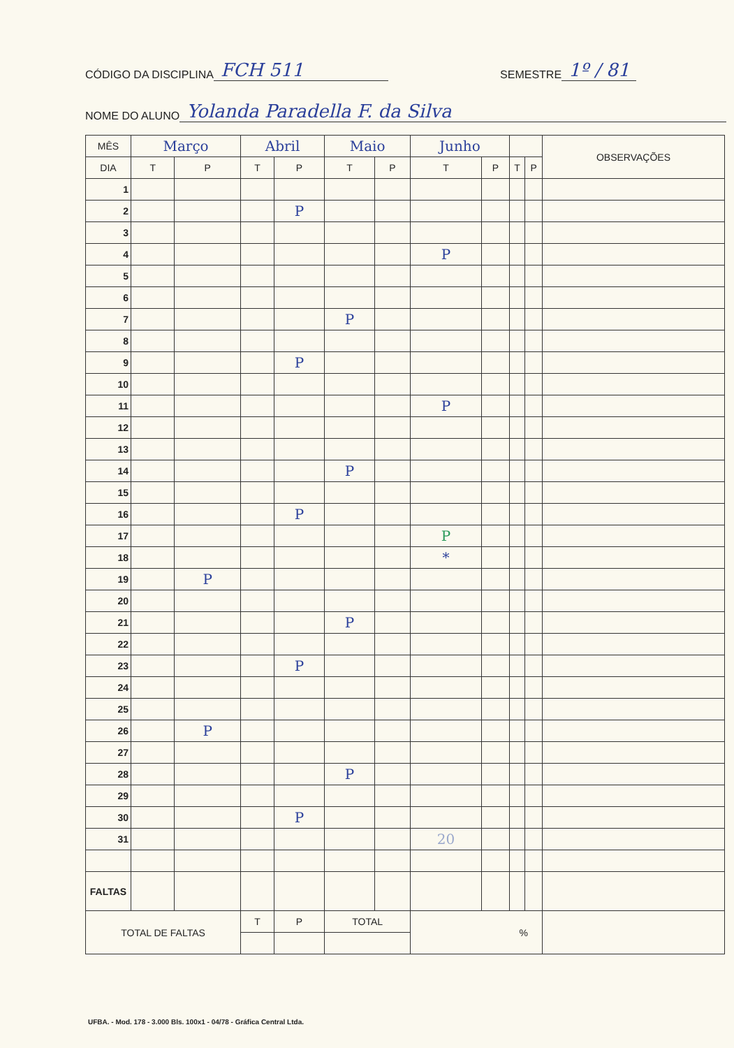CÓDIGO DA DISCIPLINA FCH 511 SEMESTRE 1º / 81
NOME DO ALUNO Yolanda Paradella F. da Silva
| MÊS | Março | | Abril | | Maio | | Junho | | | | OBSERVAÇÕES |
| --- | --- | --- | --- | --- | --- | --- | --- | --- | --- | --- | --- |
| DIA | T | P | T | P | T | P | T | P | T | P | |
| 1 | | | | | | | | | | | |
| 2 | | | | P | | | | | | | |
| 3 | | | | | | | | | | | |
| 4 | | | | | | | P | | | | |
| 5 | | | | | | | | | | | |
| 6 | | | | | | | | | | | |
| 7 | | | | | P | | | | | | |
| 8 | | | | | | | | | | | |
| 9 | | | | P | | | | | | | |
| 10 | | | | | | | | | | | |
| 11 | | | | | | | P | | | | |
| 12 | | | | | | | | | | | |
| 13 | | | | | | | | | | | |
| 14 | | | | | P | | | | | | |
| 15 | | | | | | | | | | | |
| 16 | | | | P | | | | | | | |
| 17 | | | | | | | P | | | | |
| 18 | | | | | | | * | | | | |
| 19 | | P | | | | | | | | | |
| 20 | | | | | | | | | | | |
| 21 | | | | | P | | | | | | |
| 22 | | | | | | | | | | | |
| 23 | | | | P | | | | | | | |
| 24 | | | | | | | | | | | |
| 25 | | | | | | | | | | | |
| 26 | | P | | | | | | | | | |
| 27 | | | | | | | | | | | |
| 28 | | | | | P | | | | | | |
| 29 | | | | | | | | | | | |
| 30 | | | | P | | | | | | | |
| 31 | | | | | | | 20 | | | | |
| FALTAS | | | | | | | | | | | |
| TOTAL DE FALTAS | | | T | P | TOTAL | | % | | | | |
UFBA. - Mod. 178 - 3.000 Bls. 100x1 - 04/78 - Gráfica Central Ltda.